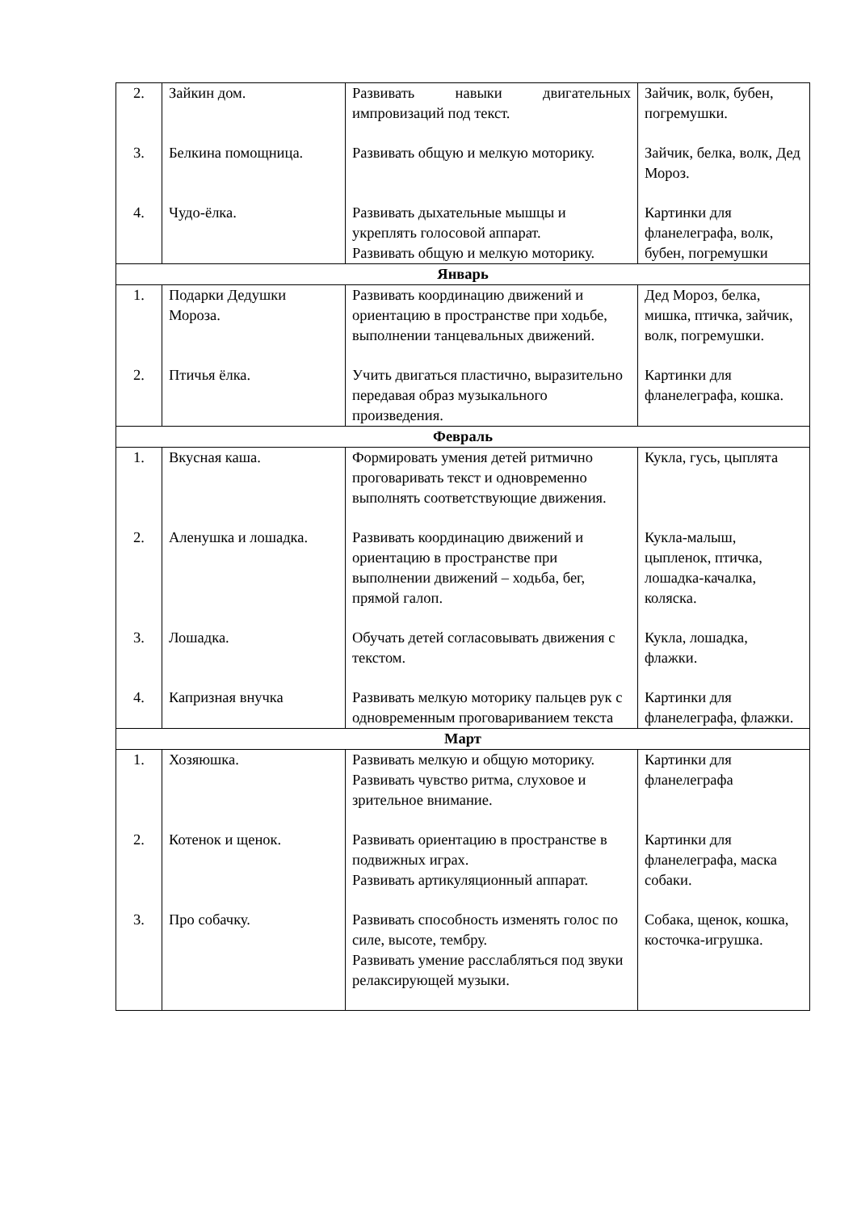| 2. | Зайкин дом. | Развивать навыки двигательных импровизаций под текст. | Зайчик, волк, бубен, погремушки. |
| 3. | Белкина помощница. | Развивать общую и мелкую моторику. | Зайчик, белка, волк, Дед Мороз. |
| 4. | Чудо-ёлка. | Развивать дыхательные мышцы и укреплять голосовой аппарат. Развивать общую и мелкую моторику. | Картинки для фланелеграфа, волк, бубен, погремушки |
| Январь | | | |
| 1. | Подарки Дедушки Мороза. | Развивать координацию движений и ориентацию в пространстве при ходьбе, выполнении танцевальных движений. | Дед Мороз, белка, мишка, птичка, зайчик, волк, погремушки. |
| 2. | Птичья ёлка. | Учить двигаться пластично, выразительно передавая образ музыкального произведения. | Картинки для фланелеграфа, кошка. |
| Февраль | | | |
| 1. | Вкусная каша. | Формировать умения детей ритмично проговаривать текст и одновременно выполнять соответствующие движения. | Кукла, гусь, цыплята |
| 2. | Аленушка и лошадка. | Развивать координацию движений и ориентацию в пространстве при выполнении движений – ходьба, бег, прямой галоп. | Кукла-малыш, цыпленок, птичка, лошадка-качалка, коляска. |
| 3. | Лошадка. | Обучать детей согласовывать движения с текстом. | Кукла, лошадка, флажки. |
| 4. | Капризная внучка | Развивать мелкую моторику пальцев рук с одновременным проговариванием текста | Картинки для фланелеграфа, флажки. |
| Март | | | |
| 1. | Хозяюшка. | Развивать мелкую и общую моторику. Развивать чувство ритма, слуховое и зрительное внимание. | Картинки для фланелеграфа |
| 2. | Котенок и щенок. | Развивать ориентацию в пространстве в подвижных играх. Развивать артикуляционный аппарат. | Картинки для фланелеграфа, маска собаки. |
| 3. | Про собачку. | Развивать способность изменять голос по силе, высоте, тембру. Развивать умение расслабляться под звуки релаксирующей музыки. | Собака, щенок, кошка, косточка-игрушка. |